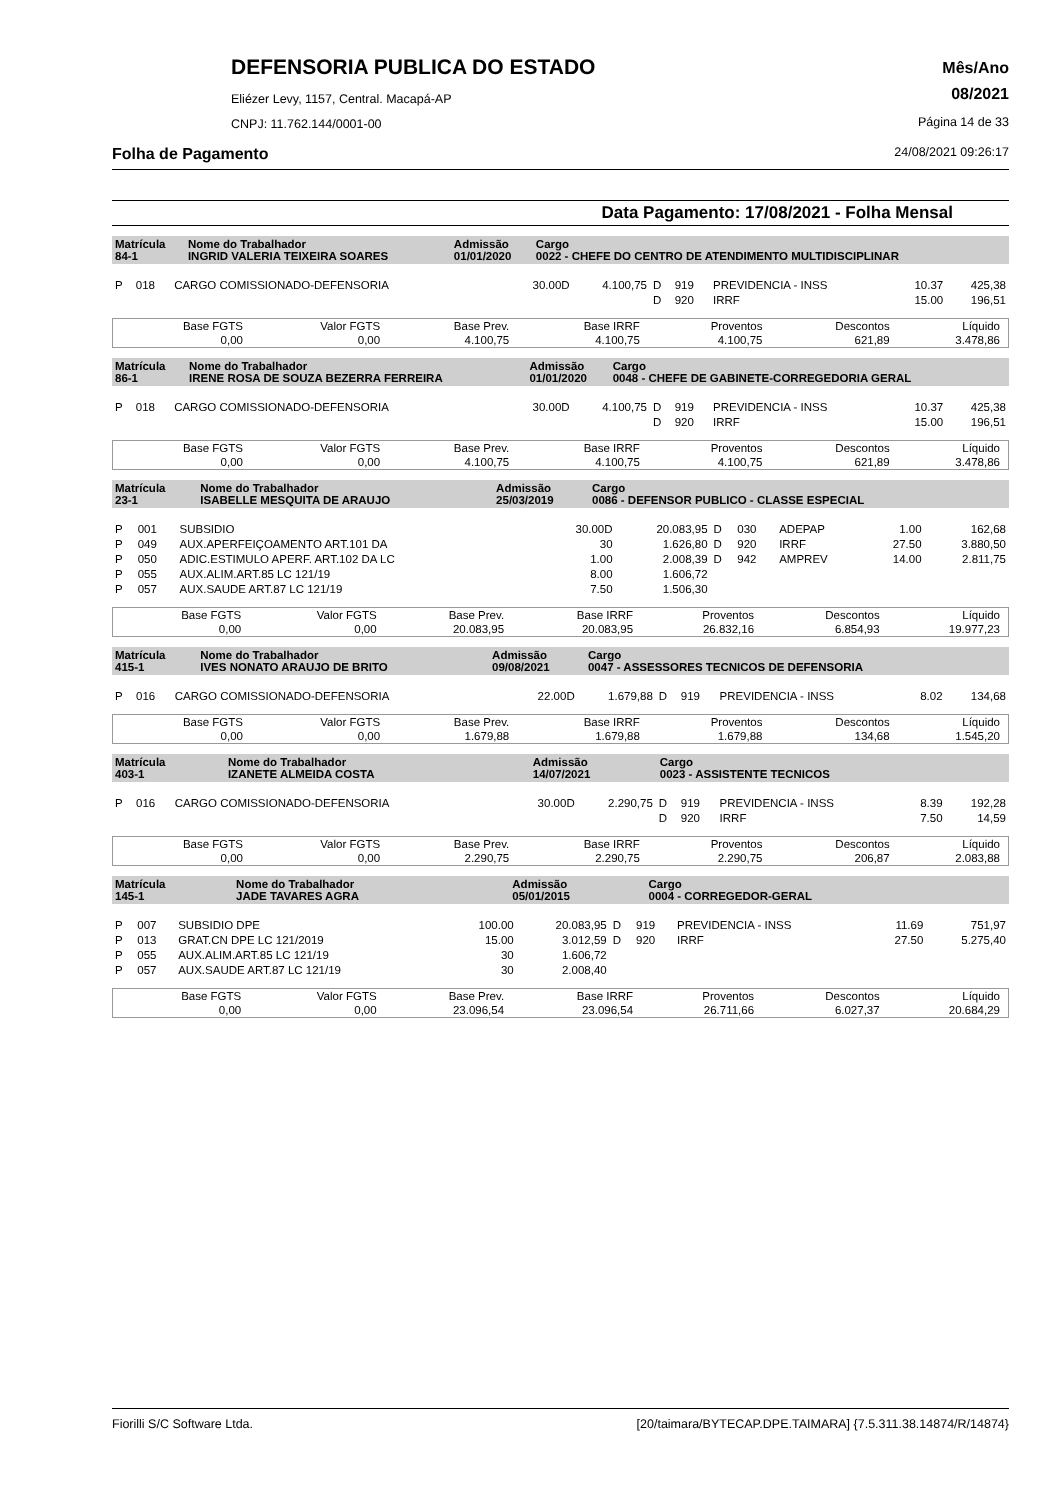DEFENSORIA PUBLICA DO ESTADO
Eliézer Levy, 1157, Central. Macapá-AP
CNPJ: 11.762.144/0001-00
Mês/Ano
08/2021
Página 14 de 33
Folha de Pagamento 24/08/2021 09:26:17
Data Pagamento: 17/08/2021 - Folha Mensal
| Matrícula 84-1 | Nome do Trabalhador INGRID VALERIA TEIXEIRA SOARES | Admissão 01/01/2020 | Cargo 0022 - CHEFE DO CENTRO DE ATENDIMENTO MULTIDISCIPLINAR |
| P | 018 | CARGO COMISSIONADO-DEFENSORIA | 30.00D | 4.100,75 | D | 919 | PREVIDENCIA - INSS | 10.37 | 425,38 |
| | | | | | D | 920 | IRRF | 15.00 | 196,51 |
| Base FGTS | Valor FGTS | Base Prev. | Base IRRF | Proventos | Descontos | Líquido |
| 0,00 | 0,00 | 4.100,75 | 4.100,75 | 4.100,75 | 621,89 | 3.478,86 |
| Matrícula 86-1 | Nome do Trabalhador IRENE ROSA DE SOUZA BEZERRA FERREIRA | Admissão 01/01/2020 | Cargo 0048 - CHEFE DE GABINETE-CORREGEDORIA GERAL |
| P | 018 | CARGO COMISSIONADO-DEFENSORIA | 30.00D | 4.100,75 | D | 919 | PREVIDENCIA - INSS | 10.37 | 425,38 |
| | | | | | D | 920 | IRRF | 15.00 | 196,51 |
| Base FGTS | Valor FGTS | Base Prev. | Base IRRF | Proventos | Descontos | Líquido |
| 0,00 | 0,00 | 4.100,75 | 4.100,75 | 4.100,75 | 621,89 | 3.478,86 |
| Matrícula 23-1 | Nome do Trabalhador ISABELLE MESQUITA DE ARAUJO | Admissão 25/03/2019 | Cargo 0086 - DEFENSOR PUBLICO - CLASSE ESPECIAL |
| P | 001 | SUBSIDIO | 30.00D | 20.083,95 | D | 030 | ADEPAP | 1.00 | 162,68 |
| P | 049 | AUX.APERFEIÇOAMENTO ART.101 DA | 30 | 1.626,80 | D | 920 | IRRF | 27.50 | 3.880,50 |
| P | 050 | ADIC.ESTIMULO APERF. ART.102 DA LC | 1.00 | 2.008,39 | D | 942 | AMPREV | 14.00 | 2.811,75 |
| P | 055 | AUX.ALIM.ART.85 LC 121/19 | 8.00 | 1.606,72 | | | | | |
| P | 057 | AUX.SAUDE ART.87 LC 121/19 | 7.50 | 1.506,30 | | | | | |
| Base FGTS | Valor FGTS | Base Prev. | Base IRRF | Proventos | Descontos | Líquido |
| 0,00 | 0,00 | 20.083,95 | 20.083,95 | 26.832,16 | 6.854,93 | 19.977,23 |
| Matrícula 415-1 | Nome do Trabalhador IVES NONATO ARAUJO DE BRITO | Admissão 09/08/2021 | Cargo 0047 - ASSESSORES TECNICOS DE DEFENSORIA |
| P | 016 | CARGO COMISSIONADO-DEFENSORIA | 22.00D | 1.679,88 | D | 919 | PREVIDENCIA - INSS | 8.02 | 134,68 |
| Base FGTS | Valor FGTS | Base Prev. | Base IRRF | Proventos | Descontos | Líquido |
| 0,00 | 0,00 | 1.679,88 | 1.679,88 | 1.679,88 | 134,68 | 1.545,20 |
| Matrícula 403-1 | Nome do Trabalhador IZANETE ALMEIDA COSTA | Admissão 14/07/2021 | Cargo 0023 - ASSISTENTE TECNICOS |
| P | 016 | CARGO COMISSIONADO-DEFENSORIA | 30.00D | 2.290,75 | D | 919 | PREVIDENCIA - INSS | 8.39 | 192,28 |
| | | | | | D | 920 | IRRF | 7.50 | 14,59 |
| Base FGTS | Valor FGTS | Base Prev. | Base IRRF | Proventos | Descontos | Líquido |
| 0,00 | 0,00 | 2.290,75 | 2.290,75 | 2.290,75 | 206,87 | 2.083,88 |
| Matrícula 145-1 | Nome do Trabalhador JADE TAVARES AGRA | Admissão 05/01/2015 | Cargo 0004 - CORREGEDOR-GERAL |
| P | 007 | SUBSIDIO DPE | 100.00 | 20.083,95 | D | 919 | PREVIDENCIA - INSS | 11.69 | 751,97 |
| P | 013 | GRAT.CN DPE LC 121/2019 | 15.00 | 3.012,59 | D | 920 | IRRF | 27.50 | 5.275,40 |
| P | 055 | AUX.ALIM.ART.85 LC 121/19 | 30 | 1.606,72 | | | | | |
| P | 057 | AUX.SAUDE ART.87 LC 121/19 | 30 | 2.008,40 | | | | | |
| Base FGTS | Valor FGTS | Base Prev. | Base IRRF | Proventos | Descontos | Líquido |
| 0,00 | 0,00 | 23.096,54 | 23.096,54 | 26.711,66 | 6.027,37 | 20.684,29 |
Fiorilli S/C Software Ltda. [20/taimara/BYTECAP.DPE.TAIMARA] {7.5.311.38.14874/R/14874}